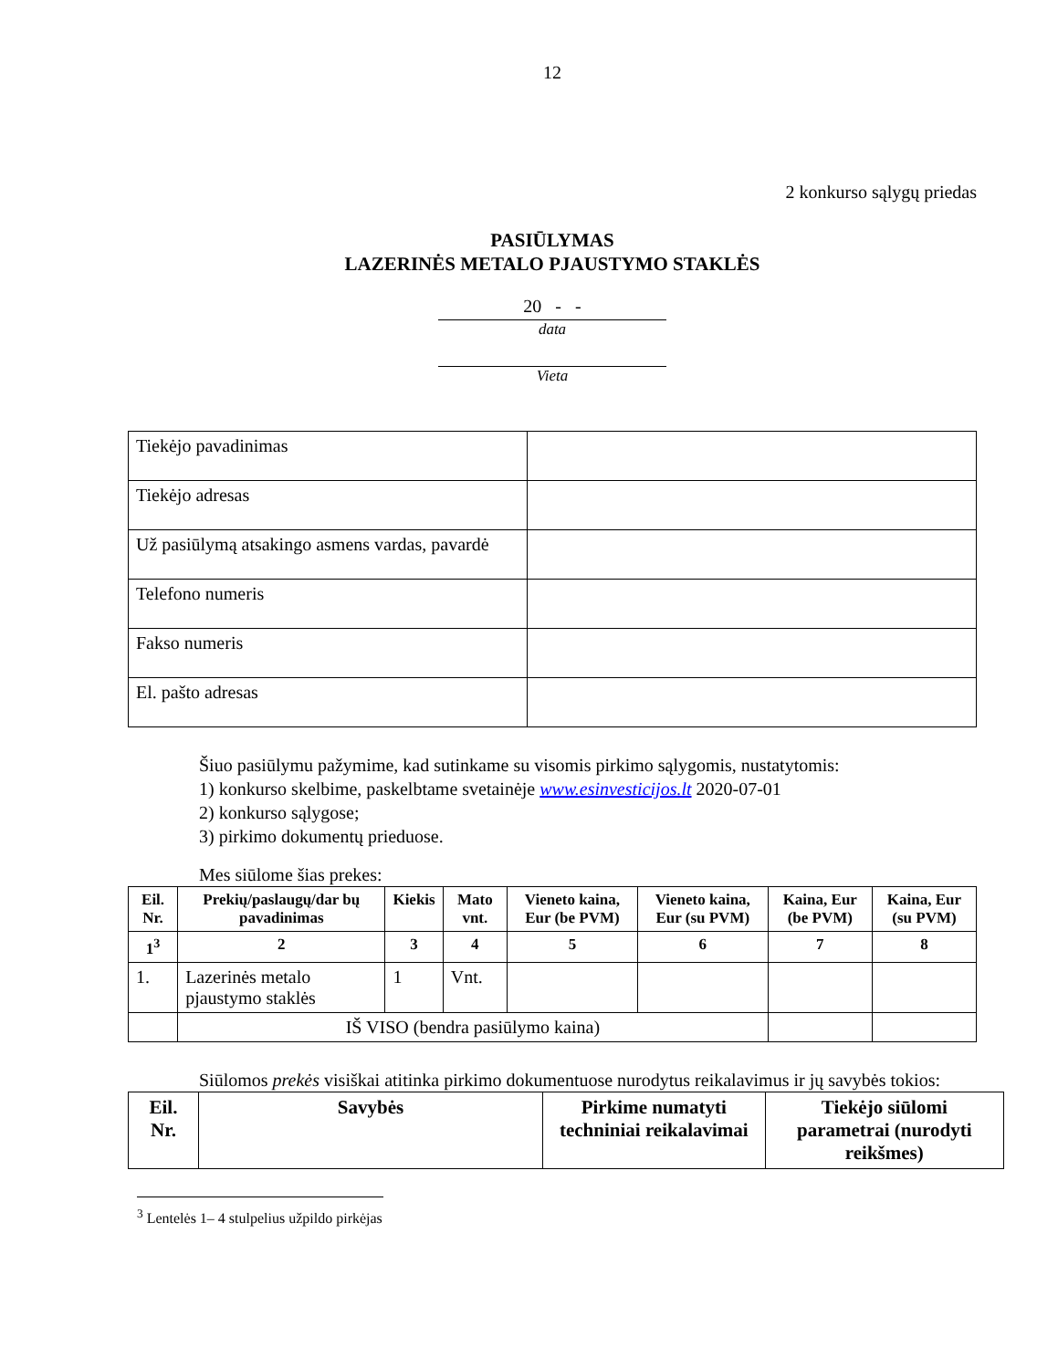12
2 konkurso sąlygų priedas
PASIŪLYMAS
LAZERINĖS METALO PJAUSTYMO STAKLĖS
20 - -
data
Vieta
| Tiekėjo pavadinimas | |
| Tiekėjo adresas | |
| Už pasiūlymą atsakingo asmens vardas, pavardė | |
| Telefono numeris | |
| Fakso numeris | |
| El. pašto adresas | |
Šiuo pasiūlymu pažymime, kad sutinkame su visomis pirkimo sąlygomis, nustatytomis:
1) konkurso skelbime, paskelbtame svetainėje www.esinvesticijos.lt 2020-07-01
2) konkurso sąlygose;
3) pirkimo dokumentų prieduose.
Mes siūlome šias prekes:
| Eil. Nr. | Prekių/paslaugų/dar bų pavadinimas | Kiekis | Mato vnt. | Vieneto kaina, Eur (be PVM) | Vieneto kaina, Eur (su PVM) | Kaina, Eur (be PVM) | Kaina, Eur (su PVM) |
| --- | --- | --- | --- | --- | --- | --- | --- |
| 1<sup>3</sup> | 2 | 3 | 4 | 5 | 6 | 7 | 8 |
| 1. | Lazerinės metalo pjaustymo staklės | 1 | Vnt. | | | | |
| | IŠ VISO (bendra pasiūlymo kaina) | | | | | | |
Siūlomos prekės visiškai atitinka pirkimo dokumentuose nurodytus reikalavimus ir jų savybės tokios:
| Eil. Nr. | Savybės | Pirkime numatyti techniniai reikalavimai | Tiekėjo siūlomi parametrai (nurodyti reikšmes) |
| --- | --- | --- | --- |
<sup>3</sup> Lentelės 1– 4 stulpelius užpildo pirkėjas